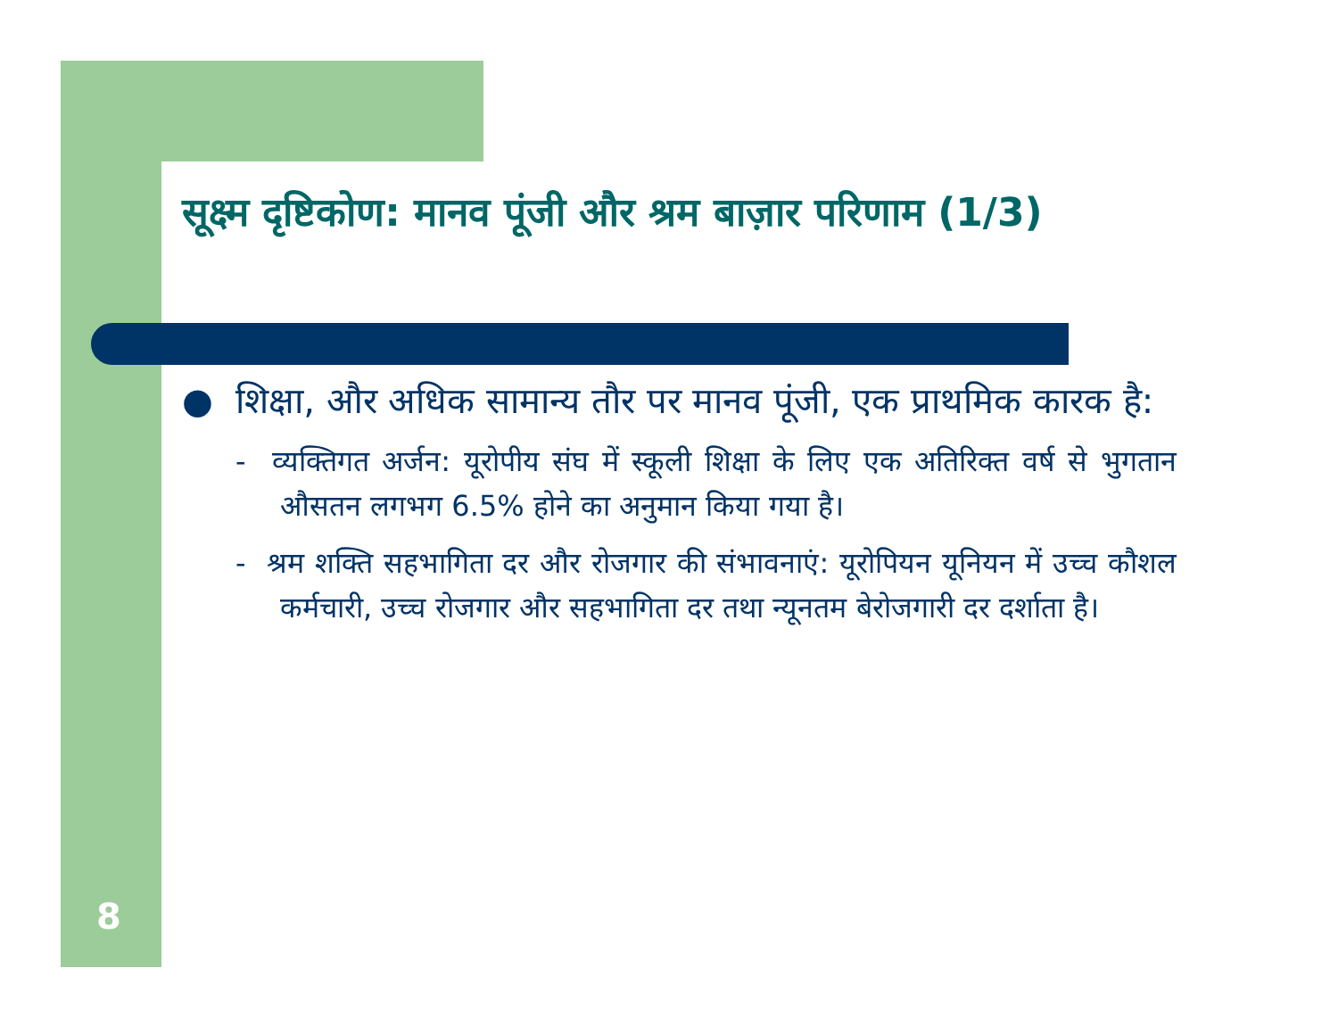सूक्ष्म दृष्टिकोण: मानव पूंजी और श्रम बाज़ार परिणाम (1/3)
● शिक्षा, और अधिक सामान्य तौर पर मानव पूंजी, एक प्राथमिक कारक है:
- व्यक्तिगत अर्जन: यूरोपीय संघ में स्कूली शिक्षा के लिए एक अतिरिक्त वर्ष से भुगतान औसतन लगभग 6.5% होने का अनुमान किया गया है।
- श्रम शक्ति सहभागिता दर और रोजगार की संभावनाएं: यूरोपियन यूनियन में उच्च कौशल कर्मचारी, उच्च रोजगार और सहभागिता दर तथा न्यूनतम बेरोजगारी दर दर्शाता है।
8